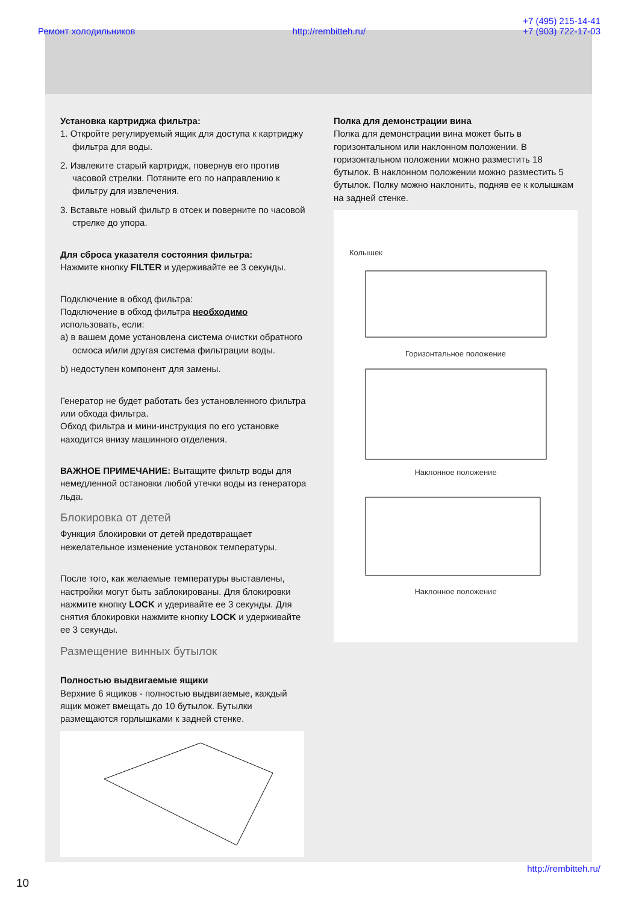Ремонт холодильников http://rembitteh.ru/ +7 (495) 215-14-41
+7 (903) 722-17-03
Установка картриджа фильтра:
1. Откройте регулируемый ящик для доступа к картриджу фильтра для воды.
2. Извлеките старый картридж, повернув его против часовой стрелки. Потяните его по направлению к фильтру для извлечения.
3. Вставьте новый фильтр в отсек и поверните по часовой стрелке до упора.
Для сброса указателя состояния фильтра:
Нажмите кнопку FILTER и удерживайте ее 3 секунды.
Подключение в обход фильтра:
Подключение в обход фильтра необходимо использовать, если:
a) в вашем доме установлена система очистки обратного осмоса и/или другая система фильтрации воды.
b) недоступен компонент для замены.
Генератор не будет работать без установленного фильтра или обхода фильтра.
Обход фильтра и мини-инструкция по его установке находится внизу машинного отделения.
ВАЖНОЕ ПРИМЕЧАНИЕ: Вытащите фильтр воды для немедленной остановки любой утечки воды из генератора льда.
Блокировка от детей
Функция блокировки от детей предотвращает нежелательное изменение установок температуры.
После того, как желаемые температуры выставлены, настройки могут быть заблокированы. Для блокировки нажмите кнопку LOCK и удеривайте ее 3 секунды. Для снятия блокировки нажмите кнопку LOCK и удерживайте ее 3 секунды.
Размещение винных бутылок
Полностью выдвигаемые ящики
Верхние 6 ящиков - полностью выдвигаемые, каждый ящик может вмещать до 10 бутылок. Бутылки размещаются горлышками к задней стенке.
Полка для демонстрации вина
Полка для демонстрации вина может быть в горизонтальном или наклонном положении. В горизонтальном положении можно разместить 18 бутылок. В наклонном положении можно разместить 5 бутылок. Полку можно наклонить, подняв ее к колышкам на задней стенке.
Колышек
Горизонтальное положение
Наклонное положение
Наклонное положение
http://rembitteh.ru/
10